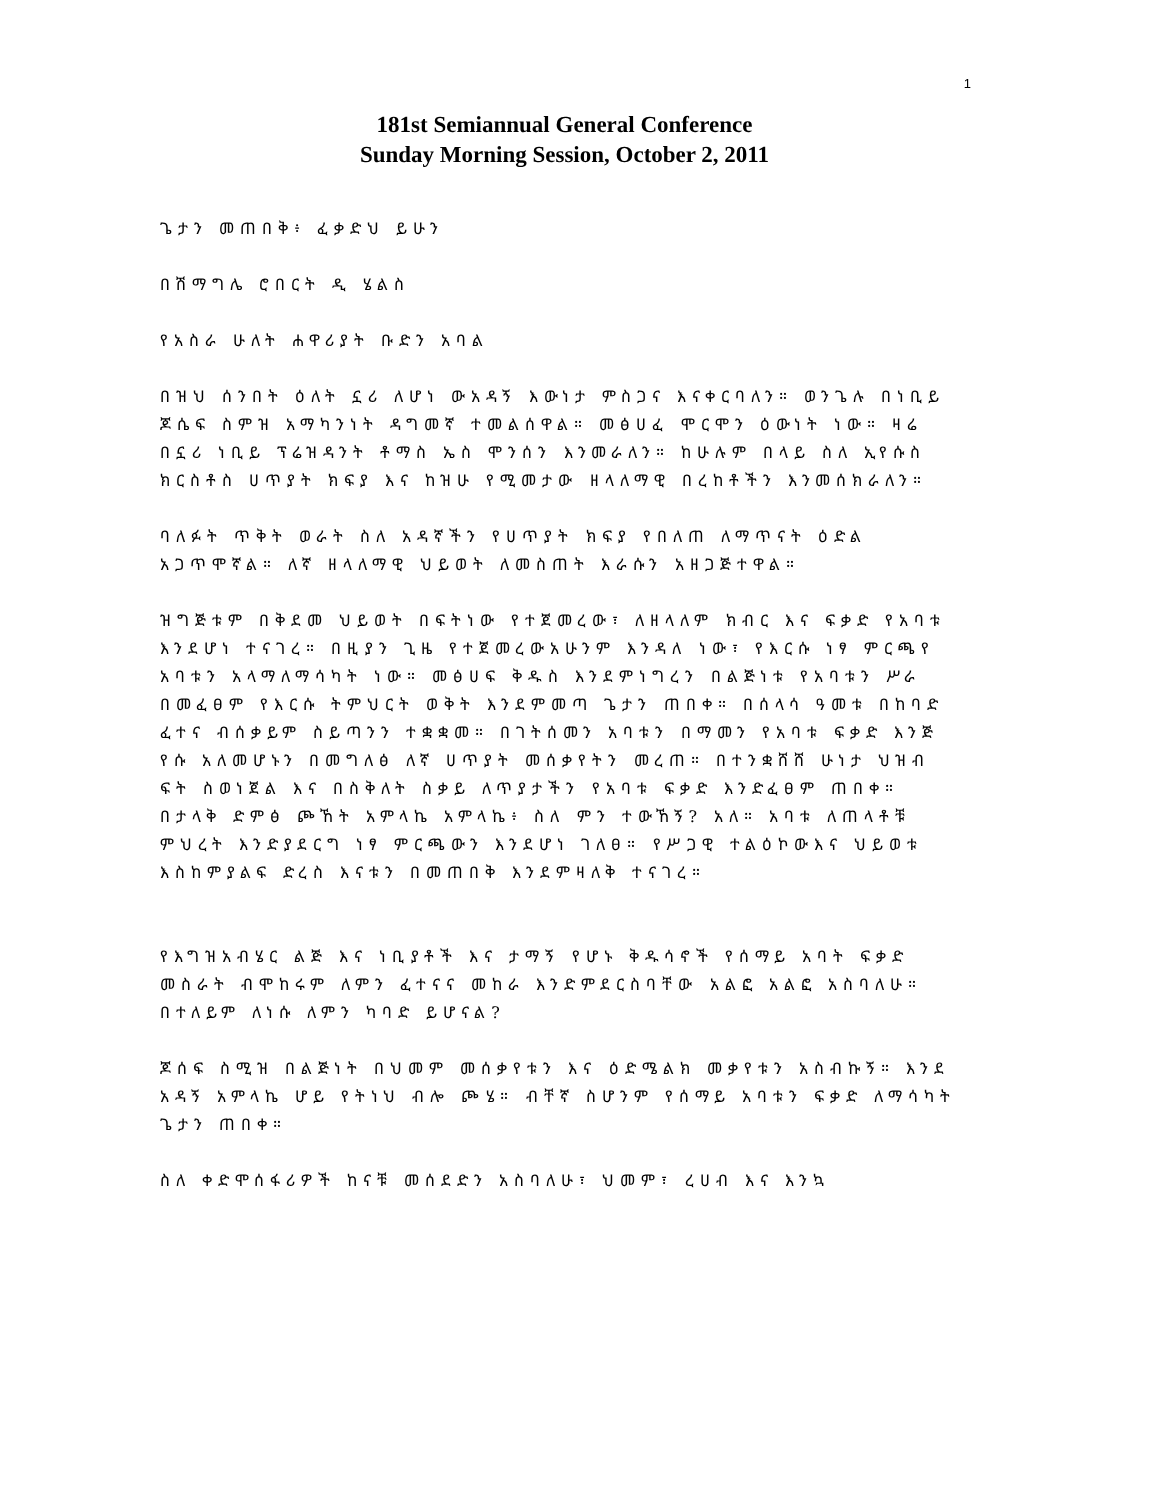1
181st Semiannual General Conference
Sunday Morning Session, October 2, 2011
ጌታን መጠበቅ፥ ፈቃድህ ይሁን
በሽማግሌ ሮበርት ዲ ሄልስ
የአስራ ሁለት ሐዋሪያት ቡድን አባል
በዝህ ሰንበት ዕለት ኗሪ ለሆነ ውአዳኝ እውነታ ምስጋና እናቀርባለን። ወንጌሉ በነቢይ ጆሴፍ ስምዝ አማካንነት ዳግመኛ ተመልሰዋል። መፅሀፈ ሞርሞን ዕውነት ነው። ዛሬ በኗሪ ነቢይ ፕሬዝዳንት ቶማስ ኤስ ሞንሰን እንመራለን። ከሁሉም በላይ ስለ ኢየሱስ ክርስቶስ ሀጥያት ክፍያ እና ከዝሁ የሚመታው ዘላለማዊ በረከቶችን እንመሰክራለን።
ባለፉት ጥቅት ወራት ስለ አዳኛችን የሀጥያት ክፍያ የበለጠ ለማጥናት ዕድል አጋጥሞኛል። ለኛ ዘላለማዊ ህይወት ለመስጠት እራሱን አዘጋጅተዋል።
ዝግጅቱም በቅደመ ህይወት በፍትነው የተጀመረው፣ ለዘላለም ክብር እና ፍቃድ የአባቱ እንደሆነ ተናገረ። በዚያን ጊዜ የተጀመረውአሁንም እንዳለ ነው፣ የእርሱ ነፃ ምርጫየ አባቱን አላማለማሳካት ነው። መፅሀፍ ቅዱስ እንደምነግረን በልጅነቱ የአባቱን ሥራ በመፈፀም የእርሱ ትምህርት ወቅት እንደምመጣ ጌታን ጠበቀ። በሰላሳ ዓመቱ በከባድ ፈተና ብሰቃይም ስይጣንን ተቋቋመ። በገትሰመን አባቱን በማመን የአባቱ ፍቃድ እንጅ የሱ አለመሆኑን በመግለፅ ለኛ ሀጥያት መሰቃየትን መረጠ። በተንቋሸሸ ሁነታ ህዝብ ፍት ስወነጀል እና በስቅለት ስቃይ ለጥያታችን የአባቱ ፍቃድ እንድፈፀም ጠበቀ። በታላቅ ድምፅ ጮኸት አምላኬ አምላኬ፥ ስለ ምን ተውኸኝ? አለ። አባቱ ለጠላቶቹ ምህረት እንድያደርግ ነፃ ምርጫውን እንደሆነ ገለፀ። የሥጋዊ ተልዕኮውእና ህይወቱ እስከምያልፍ ድረስ እናቱን በመጠበቅ እንደምዛለቅ ተናገረ።
የእግዝአብሄር ልጅ እና ነቢያቶች እና ታማኝ የሆኑ ቅዱሳኖች የሰማይ አባት ፍቃድ መስራት ብሞከሩም ለምን ፈተናና መከራ እንድምደርስባቸው አልፎ አልፎ አስባለሁ። በተለይም ለነሱ ለምን ካባድ ይሆናል?
ጆሰፍ ስሚዝ በልጅነት በህመም መሰቃየቱን እና ዕድሜልክ መቃየቱን አስብኩኝ። እንደ አዳኝ አምላኬ ሆይ የትነህ ብሎ ጮሄ። ብቸኛ ስሆንም የሰማይ አባቱን ፍቃድ ለማሳካት ጌታን ጠበቀ።
ስለ ቀድሞሰፋሪዎች ከናቹ መሰደድን አስባለሁ፣ ህመም፣ ረሀብ እና እንኳ